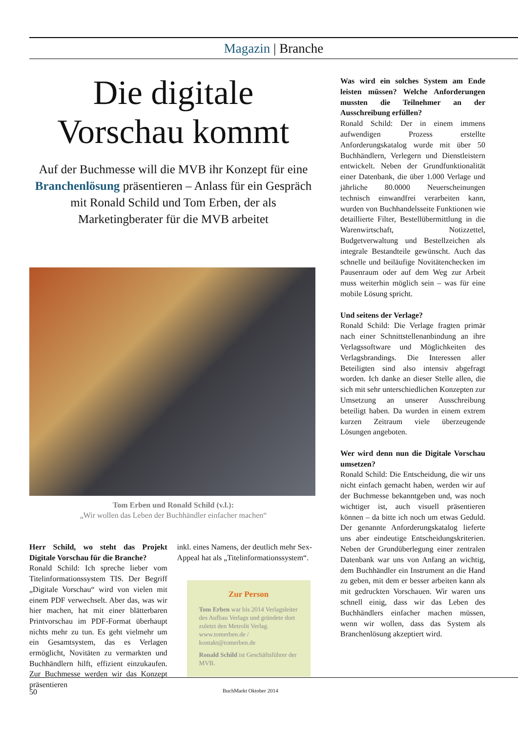Magazin | Branche
Die digitale
Vorschau kommt
Auf der Buchmesse will die MVB ihr Konzept für eine Branchenlösung präsentieren – Anlass für ein Gespräch mit Ronald Schild und Tom Erben, der als Marketingberater für die MVB arbeitet
Tom Erben und Ronald Schild (v.l.):
„Wir wollen das Leben der Buchhändler einfacher machen“
Herr Schild, wo steht das Projekt Digitale Vorschau für die Branche?
Ronald Schild: Ich spreche lieber vom Titelinformationssystem TIS. Der Begriff „Digitale Vorschau“ wird von vielen mit einem PDF verwechselt. Aber das, was wir hier machen, hat mit einer blätterbaren Printvorschau im PDF-Format überhaupt nichts mehr zu tun. Es geht vielmehr um ein Gesamtsystem, das es Verlagen ermöglicht, Novitäten zu vermarkten und Buchhändlern hilft, effizient einzukaufen. Zur Buchmesse werden wir das Konzept präsentieren
inkl. eines Namens, der deutlich mehr Sex-Appeal hat als „Titelinformationssystem“.
Zur Person
Tom Erben war bis 2014 Verlagsleiter des Aufbau Verlags und gründete dort zuletzt den Metrolit Verlag. www.tomerben.de / kontakt@tomerben.de
Ronald Schild ist Geschäftsführer der MVB.
Was wird ein solches System am Ende leisten müssen? Welche Anforderungen mussten die Teilnehmer an der Ausschreibung erfüllen?
Ronald Schild: Der in einem immens aufwendigen Prozess erstellte Anforderungskatalog wurde mit über 50 Buchhändlern, Verlegern und Dienstleistern entwickelt. Neben der Grundfunktionalität einer Datenbank, die über 1.000 Verlage und jährliche 80.0000 Neuerscheinungen technisch einwandfrei verarbeiten kann, wurden von Buchhandelsseite Funktionen wie detaillierte Filter, Bestellübermittlung in die Warenwirtschaft, Notizzettel, Budgetverwaltung und Bestellzeichen als integrale Bestandteile gewünscht. Auch das schnelle und beiläufige Novitätenchecken im Pausenraum oder auf dem Weg zur Arbeit muss weiterhin möglich sein – was für eine mobile Lösung spricht.
Und seitens der Verlage?
Ronald Schild: Die Verlage fragten primär nach einer Schnittstellenanbindung an ihre Verlagssoftware und Möglichkeiten des Verlagsbrandings. Die Interessen aller Beteiligten sind also intensiv abgefragt worden. Ich danke an dieser Stelle allen, die sich mit sehr unterschiedlichen Konzepten zur Umsetzung an unserer Ausschreibung beteiligt haben. Da wurden in einem extrem kurzen Zeitraum viele überzeugende Lösungen angeboten.
Wer wird denn nun die Digitale Vorschau umsetzen?
Ronald Schild: Die Entscheidung, die wir uns nicht einfach gemacht haben, werden wir auf der Buchmesse bekanntgeben und, was noch wichtiger ist, auch visuell präsentieren können – da bitte ich noch um etwas Geduld. Der genannte Anforderungskatalog lieferte uns aber eindeutige Entscheidungskriterien. Neben der Grundüberlegung einer zentralen Datenbank war uns von Anfang an wichtig, dem Buchhändler ein Instrument an die Hand zu geben, mit dem er besser arbeiten kann als mit gedruckten Vorschauen. Wir waren uns schnell einig, dass wir das Leben des Buchhändlers einfacher machen müssen, wenn wir wollen, dass das System als Branchenlösung akzeptiert wird.
50 BuchMarkt Oktober 2014